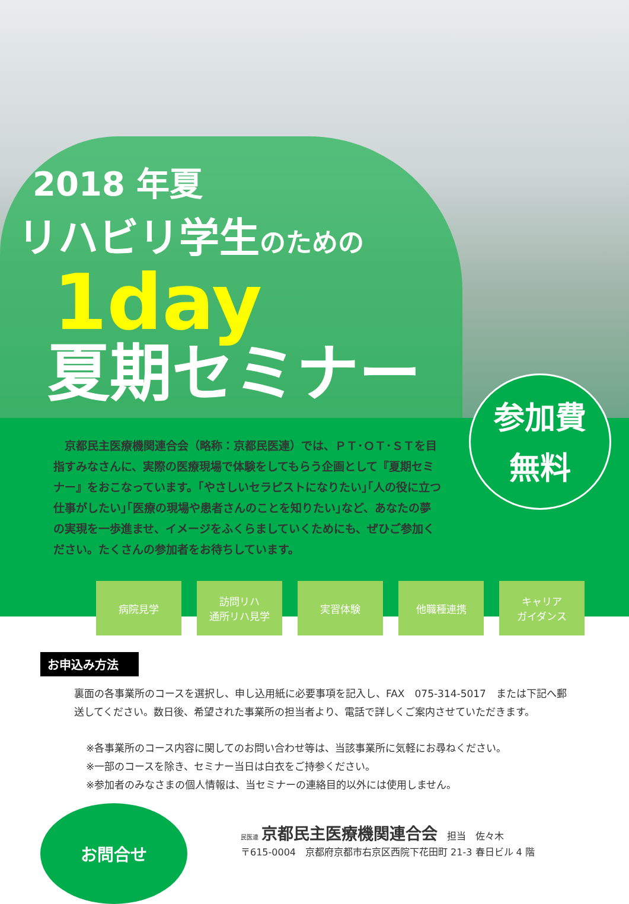2018 年夏
リハビリ学生のための
1day
夏期セミナー
参加費
無料
　京都民主医療機関連合会（略称：京都民医連）では、ＰＴ･ＯＴ･ＳＴを目指すみなさんに、実際の医療現場で体験をしてもらう企画として『夏期セミナー』をおこなっています。｢やさしいセラピストになりたい｣｢人の役に立つ仕事がしたい｣｢医療の現場や患者さんのことを知りたい｣など、あなたの夢の実現を一歩進ませ、イメージをふくらましていくためにも、ぜひご参加ください。たくさんの参加者をお待ちしています。
病院見学 訪問リハ
通所リハ見学
実習体験 他職種連携 キャリア
ガイダンス
お申込み方法
裏面の各事業所のコースを選択し、申し込用紙に必要事項を記入し、FAX　075-314-5017　または下記へ郵送してください。数日後、希望された事業所の担当者より、電話で詳しくご案内させていただきます。
※各事業所のコース内容に関してのお問い合わせ等は、当該事業所に気軽にお尋ねください。
※一部のコースを除き、セミナー当日は白衣をご持参ください。
※参加者のみなさまの個人情報は、当セミナーの連絡目的以外には使用しません。
お問合せ
民医連 京都民主医療機関連合会　担当　佐々木
〒615-0004　京都府京都市右京区西院下花田町 21-3 春日ビル 4 階